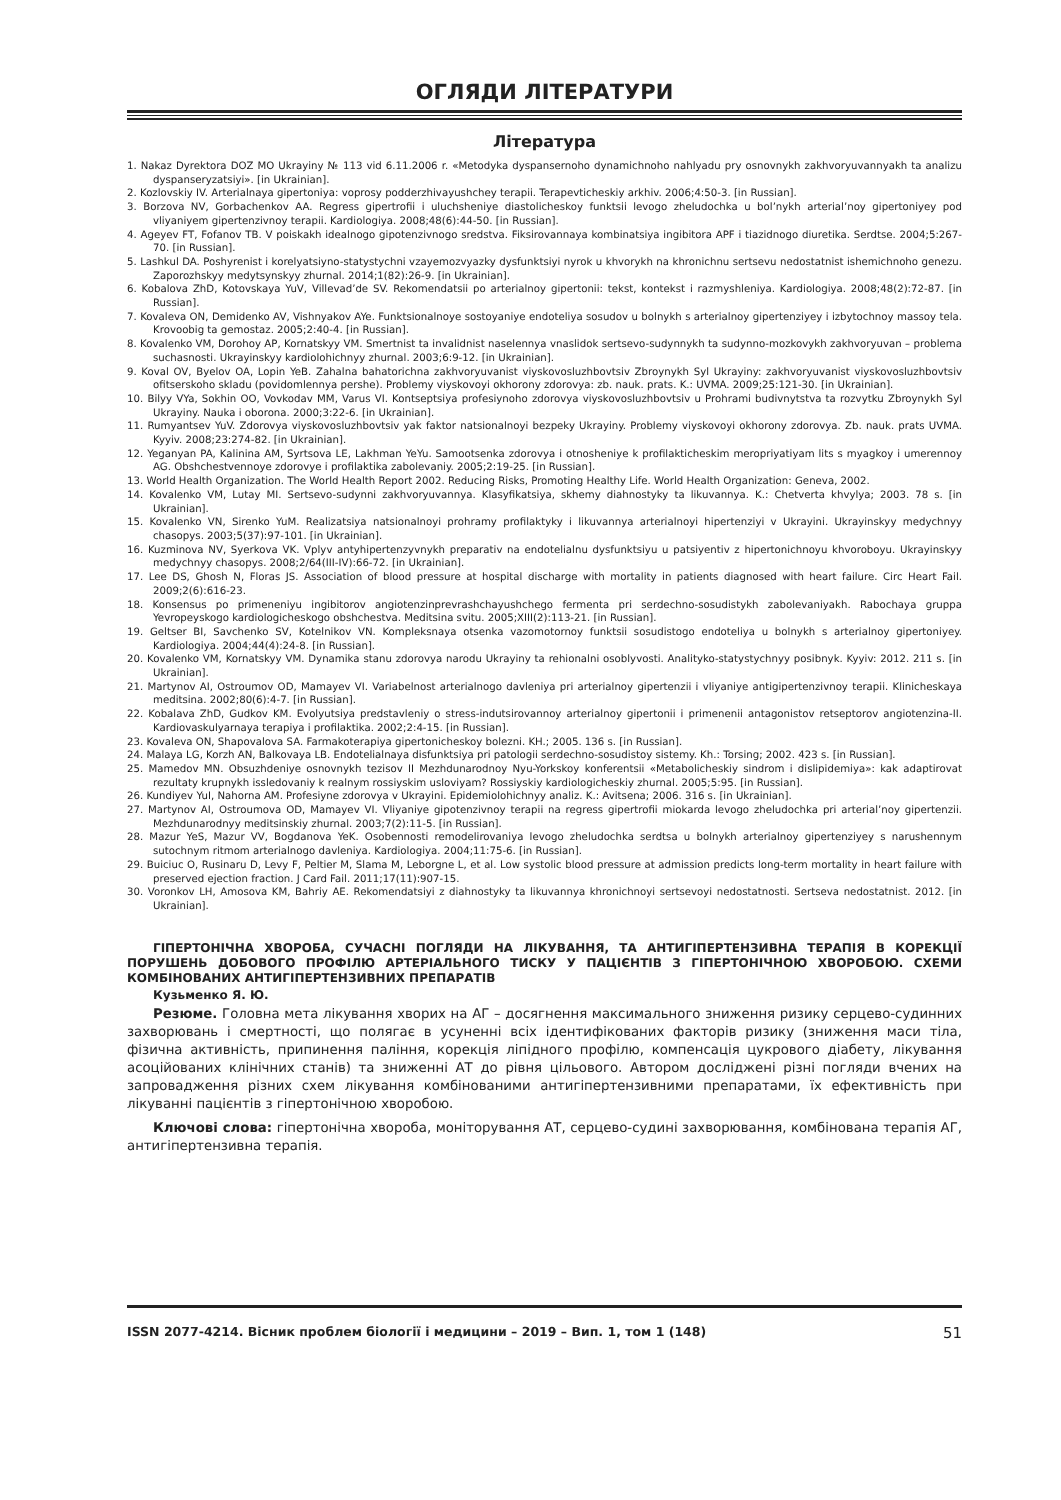ОГЛЯДИ ЛІТЕРАТУРИ
Література
1. Nakaz Dyrektora DOZ MO Ukrayiny № 113 vid 6.11.2006 r. «Metodyka dyspansernoho dynamichnoho nahlyadu pry osnovnykh zakhvoryuvannyakh ta analizu dyspanseryzatsiyi». [in Ukrainian].
2. Kozlovskiy IV. Arterialnaya gipertoniya: voprosy podderzhivayushchey terapii. Terapevticheskiy arkhiv. 2006;4:50-3. [in Russian].
3. Borzova NV, Gorbachenkov AA. Regress gipertrofii i uluchsheniye diastolicheskoy funktsii levogo zheludochka u bol’nykh arterial’noy gipertoniyey pod vliyaniyem gipertenzivnoy terapii. Kardiologiya. 2008;48(6):44-50. [in Russian].
4. Ageyev FT, Fofanov TB. V poiskakh idealnogo gipotenzivnogo sredstva. Fiksirovannaya kombinatsiya ingibitora APF i tiazidnogo diuretika. Serdtse. 2004;5:267-70. [in Russian].
5. Lashkul DA. Poshyrenist i korelyatsiyno-statystychni vzayemozvyazky dysfunktsiyi nyrok u khvorykh na khronichnu sertsevu nedostatnist ishemichnoho genezu. Zaporozhskyy medytsynskyy zhurnal. 2014;1(82):26-9. [in Ukrainian].
6. Kobalova ZhD, Kotovskaya YuV, Villevad’de SV. Rekomendatsii po arterialnoy gipertonii: tekst, kontekst i razmyshleniya. Kardiologiya. 2008;48(2):72-87. [in Russian].
7. Kovaleva ON, Demidenko AV, Vishnyakov AYe. Funktsionalnoye sostoyaniye endoteliya sosudov u bolnykh s arterialnoy gipertenziyey i izbytochnoy massoy tela. Krovoobig ta gemostaz. 2005;2:40-4. [in Russian].
8. Kovalenko VM, Dorohoy AP, Kornatskyy VM. Smertnist ta invalidnist naselennya vnaslidok sertsevo-sudynnykh ta sudynno-mozkovykh zakhvoryuvan – problema suchasnosti. Ukrayinskyy kardiolohichnyy zhurnal. 2003;6:9-12. [in Ukrainian].
9. Koval OV, Byelov OA, Lopin YeB. Zahalna bahatorichna zakhvoryuvanist viyskovosluzhbovtsiv Zbroynykh Syl Ukrayiny: zakhvoryuvanist viyskovosluzhbovtsiv ofitserskoho skladu (povidomlennya pershe). Problemy viyskovoyi okhorony zdorovya: zb. nauk. prats. K.: UVMA. 2009;25:121-30. [in Ukrainian].
10. Bilyy VYa, Sokhin OO, Vovkodav MM, Varus VI. Kontseptsiya profesiynoho zdorovya viyskovosluzhbovtsiv u Prohrami budivnytstva ta rozvytku Zbroynykh Syl Ukrayiny. Nauka i oborona. 2000;3:22-6. [in Ukrainian].
11. Rumyantsev YuV. Zdorovya viyskovosluzhbovtsiv yak faktor natsionalnoyi bezpeky Ukrayiny. Problemy viyskovoyi okhorony zdorovya. Zb. nauk. prats UVMA. Kyyiv. 2008;23:274-82. [in Ukrainian].
12. Yeganyan PA, Kalinina AM, Syrtsova LE, Lakhman YeYu. Samootsenka zdorovya i otnosheniye k profilakticheskim meropriyatiyam lits s myagkoy i umerennoy AG. Obshchestvennoye zdorovye i profilaktika zabolevaniy. 2005;2:19-25. [in Russian].
13. World Health Organization. The World Health Report 2002. Reducing Risks, Promoting Healthy Life. World Health Organization: Geneva, 2002.
14. Kovalenko VM, Lutay MI. Sertsevo-sudynni zakhvoryuvannya. Klasyfikatsiya, skhemy diahnostyky ta likuvannya. K.: Chetverta khvylya; 2003. 78 s. [in Ukrainian].
15. Kovalenko VN, Sirenko YuM. Realizatsiya natsionalnoyi prohramy profilaktyky i likuvannya arterialnoyi hipertenziyi v Ukrayini. Ukrayinskyy medychnyy chasopys. 2003;5(37):97-101. [in Ukrainian].
16. Kuzminova NV, Syerkova VK. Vplyv antyhipertenzyvnykh preparativ na endotelialnu dysfunktsiyu u patsiyentiv z hipertonichnoyu khvoroboyu. Ukrayinskyy medychnyy chasopys. 2008;2/64(III-IV):66-72. [in Ukrainian].
17. Lee DS, Ghosh N, Floras JS. Association of blood pressure at hospital discharge with mortality in patients diagnosed with heart failure. Circ Heart Fail. 2009;2(6):616-23.
18. Konsensus po primeneniyu ingibitorov angiotenzinprevrashchayushchego fermenta pri serdechno-sosudistykh zabolevaniyakh. Rabochaya gruppa Yevropeyskogo kardiologicheskogo obshchestva. Meditsina svitu. 2005;XIII(2):113-21. [in Russian].
19. Geltser BI, Savchenko SV, Kotelnikov VN. Kompleksnaya otsenka vazomotornoy funktsii sosudistogo endoteliya u bolnykh s arterialnoy gipertoniyey. Kardiologiya. 2004;44(4):24-8. [in Russian].
20. Kovalenko VM, Kornatskyy VM. Dynamika stanu zdorovya narodu Ukrayiny ta rehionalni osoblyvosti. Analityko-statystychnyy posibnyk. Kyyiv: 2012. 211 s. [in Ukrainian].
21. Martynov AI, Ostroumov OD, Mamayev VI. Variabelnost arterialnogo davleniya pri arterialnoy gipertenzii i vliyaniye antigipertenzivnoy terapii. Klinicheskaya meditsina. 2002;80(6):4-7. [in Russian].
22. Kobalava ZhD, Gudkov KM. Evolyutsiya predstavleniy o stress-indutsirovannoy arterialnoy gipertonii i primenenii antagonistov retseptorov angiotenzina-II. Kardiovaskulyarnaya terapiya i profilaktika. 2002;2:4-15. [in Russian].
23. Kovaleva ON, Shapovalova SA. Farmakoterapiya gipertonicheskoy bolezni. KH.; 2005. 136 s. [in Russian].
24. Malaya LG, Korzh AN, Balkovaya LB. Endotelialnaya disfunktsiya pri patologii serdechno-sosudistoy sistemy. Kh.: Torsing; 2002. 423 s. [in Russian].
25. Mamedov MN. Obsuzhdeniye osnovnykh tezisov II Mezhdunarodnoy Nyu-Yorkskoy konferentsii «Metabolicheskiy sindrom i dislipidemiya»: kak adaptirovat rezultaty krupnykh issledovaniy k realnym rossiyskim usloviyam? Rossiyskiy kardiologicheskiy zhurnal. 2005;5:95. [in Russian].
26. Kundiyev YuI, Nahorna AM. Profesiyne zdorovya v Ukrayini. Epidemiolohichnyy analiz. K.: Avitsena; 2006. 316 s. [in Ukrainian].
27. Martynov AI, Ostroumova OD, Mamayev VI. Vliyaniye gipotenzivnoy terapii na regress gipertrofii miokarda levogo zheludochka pri arterial’noy gipertenzii. Mezhdunarodnyy meditsinskiy zhurnal. 2003;7(2):11-5. [in Russian].
28. Mazur YeS, Mazur VV, Bogdanova YeK. Osobennosti remodelirovaniya levogo zheludochka serdtsa u bolnykh arterialnoy gipertenziyey s narushennym sutochnym ritmom arterialnogo davleniya. Kardiologiya. 2004;11:75-6. [in Russian].
29. Buiciuc O, Rusinaru D, Levy F, Peltier M, Slama M, Leborgne L, et al. Low systolic blood pressure at admission predicts long-term mortality in heart failure with preserved ejection fraction. J Card Fail. 2011;17(11):907-15.
30. Voronkov LH, Amosova KM, Bahriy AE. Rekomendatsiyi z diahnostyky ta likuvannya khronichnoyi sertsevoyi nedostatnosti. Sertseva nedostatnist. 2012. [in Ukrainian].
ГІПЕРТОНІЧНА ХВОРОБА, СУЧАСНІ ПОГЛЯДИ НА ЛІКУВАННЯ, ТА АНТИГІПЕРТЕНЗИВНА ТЕРАПІЯ В КОРЕКЦІЇ ПОРУШЕНЬ ДОБОВОГО ПРОФІЛЮ АРТЕРІАЛЬНОГО ТИСКУ У ПАЦІЄНТІВ З ГІПЕРТОНІЧНОЮ ХВОРОБОЮ. СХЕМИ КОМБІНОВАНИХ АНТИГІПЕРТЕНЗИВНИХ ПРЕПАРАТІВ
Кузьменко Я. Ю.
Резюме. Головна мета лікування хворих на АГ – досягнення максимального зниження ризику серцево-судинних захворювань і смертності, що полягає в усуненні всіх ідентифікованих факторів ризику (зниження маси тіла, фізична активність, припинення паління, корекція ліпідного профілю, компенсація цукрового діабету, лікування асоційованих клінічних станів) та зниженні АТ до рівня цільового. Автором досліджені різні погляди вчених на запровадження різних схем лікування комбінованими антигіпертензивними препаратами, їх ефективність при лікуванні пацієнтів з гіпертонічною хворобою.
Ключові слова: гіпертонічна хвороба, моніторування АТ, серцево-судині захворювання, комбінована терапія АГ, антигіпертензивна терапія.
ISSN 2077-4214. Вісник проблем біології і медицини – 2019 – Вип. 1, том 1 (148) 51